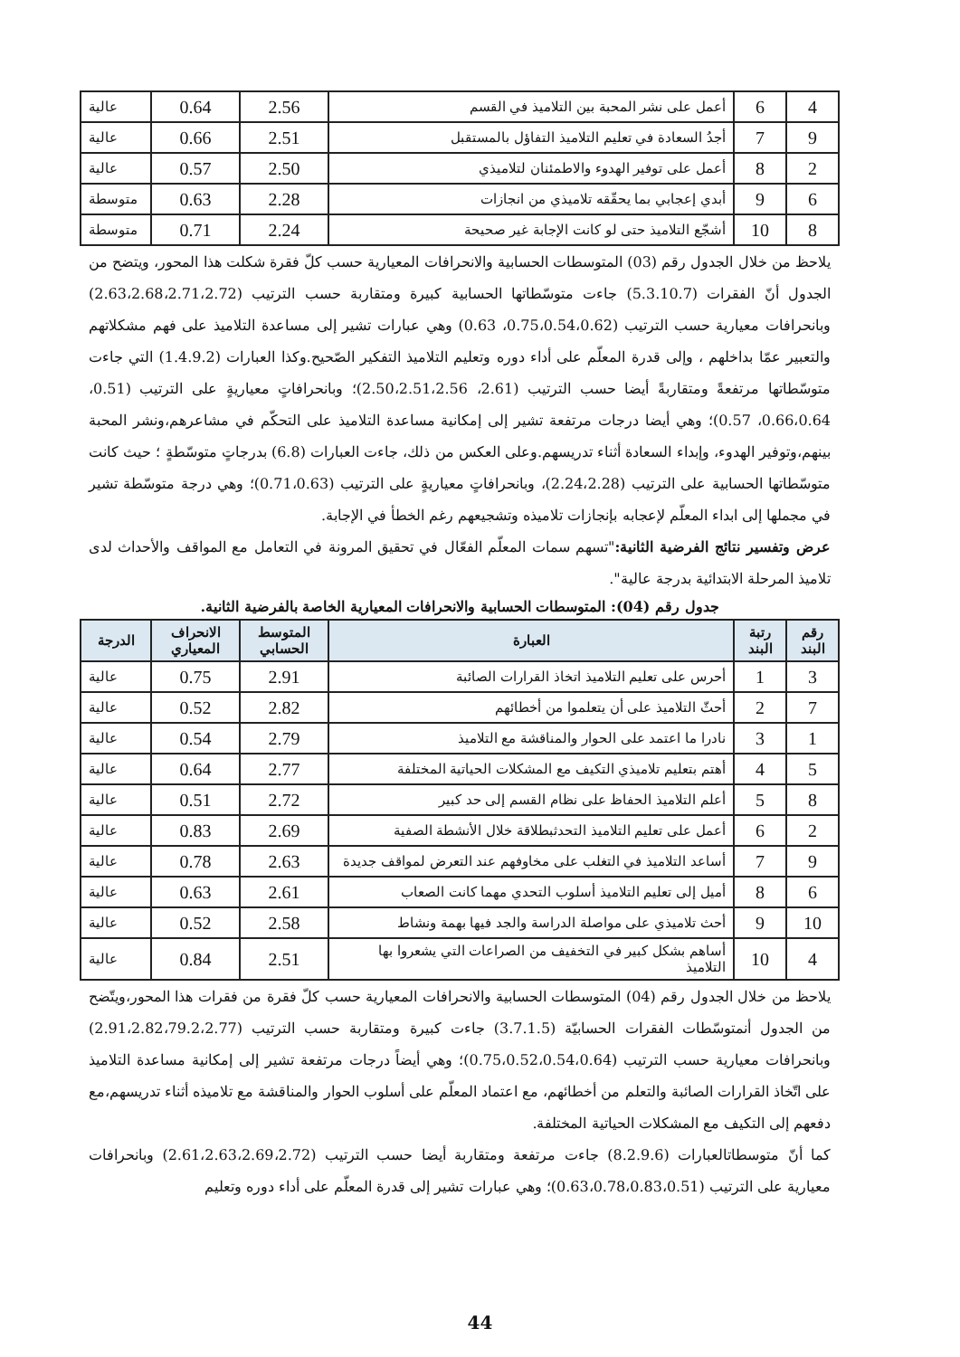| 4 | 6 | أعمل على نشر المحبة بين التلاميذ في القسم | 2.56 | 0.64 | عالية |
| 9 | 7 | أجدُ السعادة في تعليم التلاميذ التفاؤل بالمستقبل | 2.51 | 0.66 | عالية |
| 2 | 8 | أعمل على توفير الهدوء والاطمئنان لتلاميذي | 2.50 | 0.57 | عالية |
| 6 | 9 | أبدي إعجابي بما يحقّقه تلاميذي من انجازات | 2.28 | 0.63 | متوسطة |
| 8 | 10 | أشجّع التلاميذ حتى لو كانت الإجابة غير صحيحة | 2.24 | 0.71 | متوسطة |
يلاحظ من خلال الجدول رقم (03) المتوسطات الحسابية والانحرافات المعيارية حسب كلّ فقرة شكلت هذا المحور، ويتضح من الجدول أنّ الفقرات (5.3.10.7) جاءت متوسّطاتها الحسابية كبيرة ومتقاربة حسب الترتيب (2.63،2.68،2.71،2.72) وبانحرافات معيارية حسب الترتيب (0.75،0.54،0.62، 0.63) وهي عبارات تشير إلى مساعدة التلاميذ على فهم مشكلاتهم والتعبير عمّا بداخلهم ، وإلى قدرة المعلّم على أداء دوره وتعليم التلاميذ التفكير الصّحيح.وكذا العبارات (1.4.9.2) التي جاءت متوسّطاتها مرتفعةً ومتقاربةً أيضا حسب الترتيب (2.61، 2.50،2.51،2.56)؛ وبانحرافاتٍ معياريةٍ على الترتيب (0.51، 0.66،0.64، 0.57)؛ وهي أيضا درجات مرتفعة تشير إلى إمكانية مساعدة التلاميذ على التحكّم في مشاعرهم،ونشر المحبة بينهم،وتوفير الهدوء، وإبداء السعادة أثناء تدريسهم.وعلى العكس من ذلك، جاءت العبارات (6.8) بدرجاتٍ متوسّطةٍ ؛ حيث كانت متوسّطاتها الحسابية على الترتيب (2.24،2.28)، وبانحرافاتٍ معياريةٍ على الترتيب (0.71،0.63)؛ وهي درجة متوسّطة تشير في مجملها إلى ابداء المعلّم لإعجابه بإنجازات تلاميذه وتشجيعهم رغم الخطأ في الإجابة.
عرض وتفسير نتائج الفرضية الثانية:"تسهم سمات المعلّم الفعّال في تحقيق المرونة في التعامل مع المواقف والأحداث لدى تلاميذ المرحلة الابتدائية بدرجة عالية".
جدول رقم (04): المتوسطات الحسابية والانحرافات المعيارية الخاصة بالفرضية الثانية.
| رقم البند | رتبة البند | العبارة | المتوسط الحسابي | الانحراف المعياري | الدرجة |
| --- | --- | --- | --- | --- | --- |
| 3 | 1 | أحرس على تعليم التلاميذ اتخاذ القرارات الصائبة | 2.91 | 0.75 | عالية |
| 7 | 2 | أحثّ التلاميذ على أن يتعلموا من أخطائهم | 2.82 | 0.52 | عالية |
| 1 | 3 | نادرا ما اعتمد على الحوار والمناقشة مع التلاميذ | 2.79 | 0.54 | عالية |
| 5 | 4 | أهتم بتعليم تلاميذي التكيف مع المشكلات الحياتية المختلفة | 2.77 | 0.64 | عالية |
| 8 | 5 | أعلم التلاميذ الحفاظ على نظام القسم إلى حد كبير | 2.72 | 0.51 | عالية |
| 2 | 6 | أعمل على تعليم التلاميذ التحدثبطلاقة خلال الأنشطة الصفية | 2.69 | 0.83 | عالية |
| 9 | 7 | أساعد التلاميذ في التغلب على مخاوفهم عند التعرض لمواقف جديدة | 2.63 | 0.78 | عالية |
| 6 | 8 | أميل إلى تعليم التلاميذ أسلوب التحدي مهما كانت الصعاب | 2.61 | 0.63 | عالية |
| 10 | 9 | أحث تلاميذي على مواصلة الدراسة والجد فيها بهمة ونشاط | 2.58 | 0.52 | عالية |
| 4 | 10 | أساهم بشكل كبير في التخفيف من الصراعات التي يشعروا بها التلاميذ | 2.51 | 0.84 | عالية |
يلاحظ من خلال الجدول رقم (04) المتوسطات الحسابية والانحرافات المعيارية حسب كلّ فقرة من فقرات هذا المحور،ويتّضح من الجدول أنمتوسّطات الفقرات الحسابيّة (3.7.1.5) جاءت كبيرة ومتقاربة حسب الترتيب (2.91،2.82،79.2،2.77) وبانحرافات معيارية حسب الترتيب (0.75،0.52،0.54،0.64)؛ وهي أيضاً درجات مرتفعة تشير إلى إمكانية مساعدة التلاميذ على اتّخاذ القرارات الصائبة والتعلم من أخطائهم، مع اعتماد المعلّم على أسلوب الحوار والمناقشة مع تلاميذه أثناء تدريسهم،مع دفعهم إلى التكيف مع المشكلات الحياتية المختلفة.
كما أنّ متوسطاتالعبارات (8.2.9.6) جاءت مرتفعة ومتقاربة أيضا حسب الترتيب (2.61،2.63،2.69،2.72) وبانحرافات معيارية على الترتيب (0.63،0.78،0.83،0.51)؛ وهي عبارات تشير إلى قدرة المعلّم على أداء دوره وتعليم
44